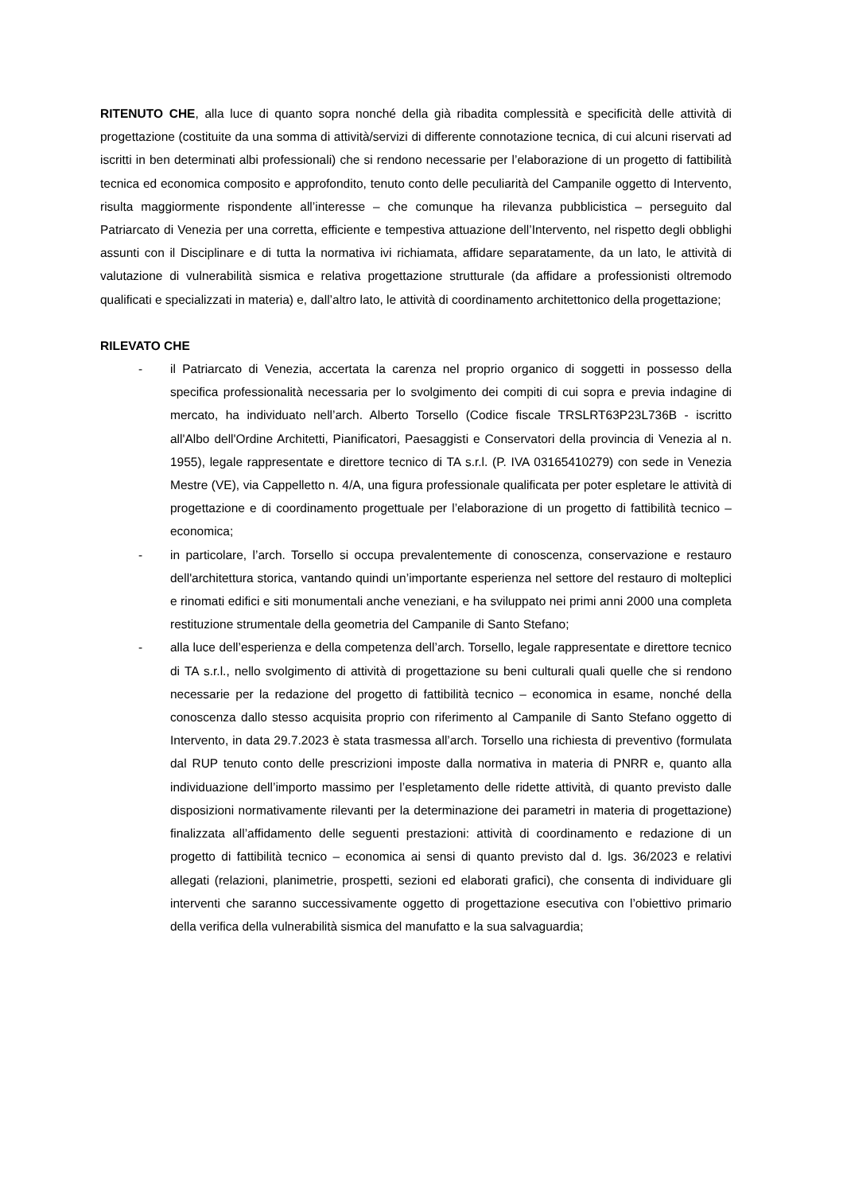RITENUTO CHE, alla luce di quanto sopra nonché della già ribadita complessità e specificità delle attività di progettazione (costituite da una somma di attività/servizi di differente connotazione tecnica, di cui alcuni riservati ad iscritti in ben determinati albi professionali) che si rendono necessarie per l’elaborazione di un progetto di fattibilità tecnica ed economica composito e approfondito, tenuto conto delle peculiarità del Campanile oggetto di Intervento, risulta maggiormente rispondente all’interesse – che comunque ha rilevanza pubblicistica – perseguito dal Patriarcato di Venezia per una corretta, efficiente e tempestiva attuazione dell’Intervento, nel rispetto degli obblighi assunti con il Disciplinare e di tutta la normativa ivi richiamata, affidare separatamente, da un lato, le attività di valutazione di vulnerabilità sismica e relativa progettazione strutturale (da affidare a professionisti oltremodo qualificati e specializzati in materia) e, dall’altro lato, le attività di coordinamento architettonico della progettazione;
RILEVATO CHE
- il Patriarcato di Venezia, accertata la carenza nel proprio organico di soggetti in possesso della specifica professionalità necessaria per lo svolgimento dei compiti di cui sopra e previa indagine di mercato, ha individuato nell’arch. Alberto Torsello (Codice fiscale TRSLRT63P23L736B - iscritto all'Albo dell'Ordine Architetti, Pianificatori, Paesaggisti e Conservatori della provincia di Venezia al n. 1955), legale rappresentate e direttore tecnico di TA s.r.l. (P. IVA 03165410279) con sede in Venezia Mestre (VE), via Cappelletto n. 4/A, una figura professionale qualificata per poter espletare le attività di progettazione e di coordinamento progettuale per l’elaborazione di un progetto di fattibilità tecnico – economica;
- in particolare, l’arch. Torsello si occupa prevalentemente di conoscenza, conservazione e restauro dell'architettura storica, vantando quindi un’importante esperienza nel settore del restauro di molteplici e rinomati edifici e siti monumentali anche veneziani, e ha sviluppato nei primi anni 2000 una completa restituzione strumentale della geometria del Campanile di Santo Stefano;
- alla luce dell’esperienza e della competenza dell’arch. Torsello, legale rappresentate e direttore tecnico di TA s.r.l., nello svolgimento di attività di progettazione su beni culturali quali quelle che si rendono necessarie per la redazione del progetto di fattibilità tecnico – economica in esame, nonché della conoscenza dallo stesso acquisita proprio con riferimento al Campanile di Santo Stefano oggetto di Intervento, in data 29.7.2023 è stata trasmessa all’arch. Torsello una richiesta di preventivo (formulata dal RUP tenuto conto delle prescrizioni imposte dalla normativa in materia di PNRR e, quanto alla individuazione dell’importo massimo per l’espletamento delle ridette attività, di quanto previsto dalle disposizioni normativamente rilevanti per la determinazione dei parametri in materia di progettazione) finalizzata all’affidamento delle seguenti prestazioni: attività di coordinamento e redazione di un progetto di fattibilità tecnico – economica ai sensi di quanto previsto dal d. lgs. 36/2023 e relativi allegati (relazioni, planimetrie, prospetti, sezioni ed elaborati grafici), che consenta di individuare gli interventi che saranno successivamente oggetto di progettazione esecutiva con l’obiettivo primario della verifica della vulnerabilità sismica del manufatto e la sua salvaguardia;